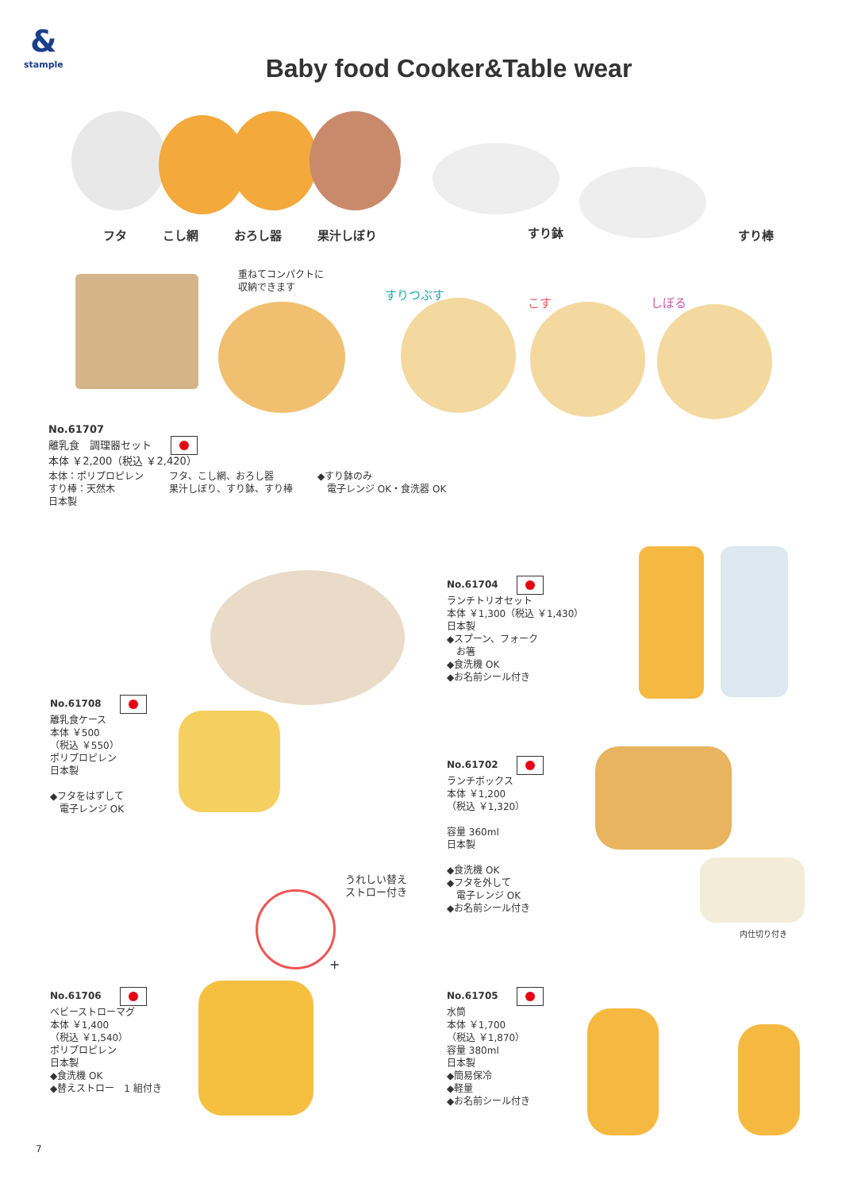&
stample
Baby food Cooker&Table wear
フタ　　　こし網　　　おろし器　　　果汁しぼり
すり鉢 すり棒
重ねてコンパクトに
収納できます
すりつぶす
こす しぼる
No.61707
離乳食　調理器セット
本体 ￥2,200（税込 ￥2,420）
本体：ポリプロピレン
すり棒：天然木
日本製
フタ、こし網、おろし器
果汁しぼり、すり鉢、すり棒
◆すり鉢のみ
　電子レンジ OK・食洗器 OK
No.61704
ランチトリオセット
本体 ￥1,300（税込 ￥1,430）
日本製
◆スプーン、フォーク
　お箸
◆食洗機 OK
◆お名前シール付き
No.61708
離乳食ケース
本体 ￥500
（税込 ￥550）
ポリプロピレン
日本製
◆フタをはずして
　電子レンジ OK
No.61702
ランチボックス
本体 ￥1,200
（税込 ￥1,320）
容量 360ml
日本製
◆食洗機 OK
◆フタを外して
　電子レンジ OK
◆お名前シール付き
内仕切り付き
うれしい替え
ストロー付き
+
No.61706
ベビーストローマグ
本体 ￥1,400
（税込 ￥1,540）
ポリプロピレン
日本製
◆食洗機 OK
◆替えストロー　1 組付き
No.61705
水筒
本体 ￥1,700
（税込 ￥1,870）
容量 380ml
日本製
◆簡易保冷
◆軽量
◆お名前シール付き
7